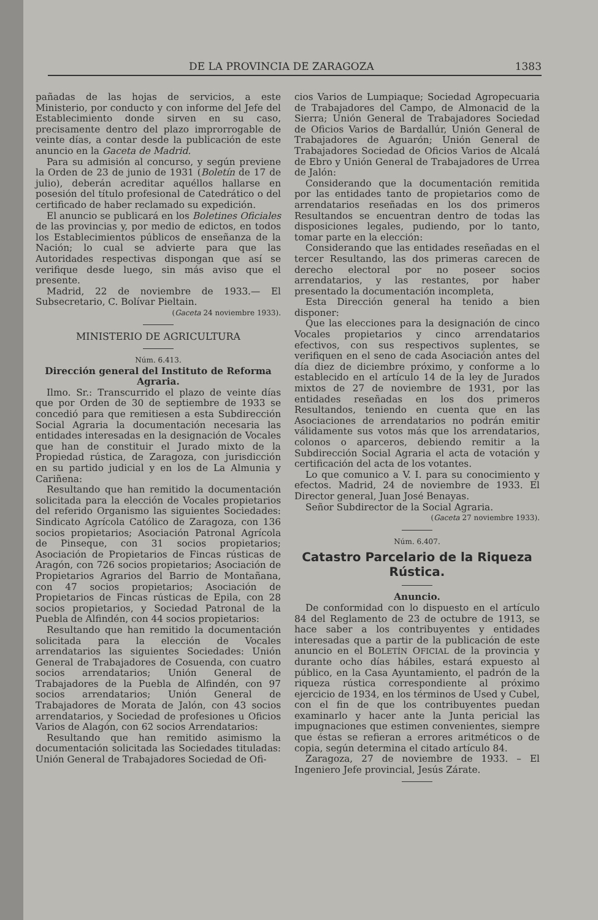DE LA PROVINCIA DE ZARAGOZA 1383
pañadas de las hojas de servicios, a este Ministerio, por conducto y con informe del Jefe del Establecimiento donde sirven en su caso, precisamente dentro del plazo improrrogable de veinte días, a contar desde la publicación de este anuncio en la Gaceta de Madrid.
Para su admisión al concurso, y según previene la Orden de 23 de junio de 1931 (Boletín de 17 de julio), deberán acreditar aquéllos hallarse en posesión del título profesional de Catedrático o del certificado de haber reclamado su expedición.
El anuncio se publicará en los Boletines Oficiales de las provincias y, por medio de edictos, en todos los Establecimientos públicos de enseñanza de la Nación; lo cual se advierte para que las Autoridades respectivas dispongan que así se verifique desde luego, sin más aviso que el presente.
Madrid, 22 de noviembre de 1933.— El Subsecretario, C. Bolívar Pieltain.
(Gaceta 24 noviembre 1933).
MINISTERIO DE AGRICULTURA
Núm. 6.413.
Dirección general del Instituto de Reforma Agraria.
Ilmo. Sr.: Transcurrido el plazo de veinte días que por Orden de 30 de septiembre de 1933 se concedió para que remitiesen a esta Subdirección Social Agraria la documentación necesaria las entidades interesadas en la designación de Vocales que han de constituir el Jurado mixto de la Propiedad rústica, de Zaragoza, con jurisdicción en su partido judicial y en los de La Almunia y Cariñena:
Resultando que han remitido la documentación solicitada para la elección de Vocales propietarios del referido Organismo las siguientes Sociedades: Sindicato Agrícola Católico de Zaragoza, con 136 socios propietarios; Asociación Patronal Agrícola de Pinseque, con 31 socios propietarios; Asociación de Propietarios de Fincas rústicas de Aragón, con 726 socios propietarios; Asociación de Propietarios Agrarios del Barrio de Montañana, con 47 socios propietarios; Asociación de Propietarios de Fincas rústicas de Epila, con 28 socios propietarios, y Sociedad Patronal de la Puebla de Alfindén, con 44 socios propietarios:
Resultando que han remitido la documentación solicitada para la elección de Vocales arrendatarios las siguientes Sociedades: Unión General de Trabajadores de Cosuenda, con cuatro socios arrendatarios; Unión General de Trabajadores de la Puebla de Alfindén, con 97 socios arrendatarios; Unión General de Trabajadores de Morata de Jalón, con 43 socios arrendatarios, y Sociedad de profesiones u Oficios Varios de Alagón, con 62 socios Arrendatarios:
Resultando que han remitido asimismo la documentación solicitada las Sociedades tituladas: Unión General de Trabajadores Sociedad de Ofi-
cios Varios de Lumpiaque; Sociedad Agropecuaria de Trabajadores del Campo, de Almonacid de la Sierra; Unión General de Trabajadores Sociedad de Oficios Varios de Bardallúr, Unión General de Trabajadores de Aguarón; Unión General de Trabajadores Sociedad de Oficios Varios de Alcalá de Ebro y Unión General de Trabajadores de Urrea de Jalón:
Considerando que la documentación remitida por las entidades tanto de propietarios como de arrendatarios reseñadas en los dos primeros Resultandos se encuentran dentro de todas las disposiciones legales, pudiendo, por lo tanto, tomar parte en la elección:
Considerando que las entidades reseñadas en el tercer Resultando, las dos primeras carecen de derecho electoral por no poseer socios arrendatarios, y las restantes, por haber presentado la documentación incompleta,
Esta Dirección general ha tenido a bien disponer:
Que las elecciones para la designación de cinco Vocales propietarios y cinco arrendatarios efectivos, con sus respectivos suplentes, se verifiquen en el seno de cada Asociación antes del día diez de diciembre próximo, y conforme a lo establecido en el artículo 14 de la ley de Jurados mixtos de 27 de noviembre de 1931, por las entidades reseñadas en los dos primeros Resultandos, teniendo en cuenta que en las Asociaciones de arrendatarios no podrán emitir válidamente sus votos más que los arrendatarios, colonos o aparceros, debiendo remitir a la Subdirección Social Agraria el acta de votación y certificación del acta de los votantes.
Lo que comunico a V. I. para su conocimiento y efectos. Madrid, 24 de noviembre de 1933. El Director general, Juan José Benayas.
Señor Subdirector de la Social Agraria.
(Gaceta 27 noviembre 1933).
Núm. 6.407.
Catastro Parcelario de la Riqueza Rústica.
Anuncio.
De conformidad con lo dispuesto en el artículo 84 del Reglamento de 23 de octubre de 1913, se hace saber a los contribuyentes y entidades interesadas que a partir de la publicación de este anuncio en el BOLETÍN OFICIAL de la provincia y durante ocho días hábiles, estará expuesto al público, en la Casa Ayuntamiento, el padrón de la riqueza rústica correspondiente al próximo ejercicio de 1934, en los términos de Used y Cubel, con el fin de que los contribuyentes puedan examinarlo y hacer ante la Junta pericial las impugnaciones que estimen convenientes, siempre que éstas se refieran a errores aritméticos o de copia, según determina el citado artículo 84.
Zaragoza, 27 de noviembre de 1933. – El Ingeniero Jefe provincial, Jesús Zárate.